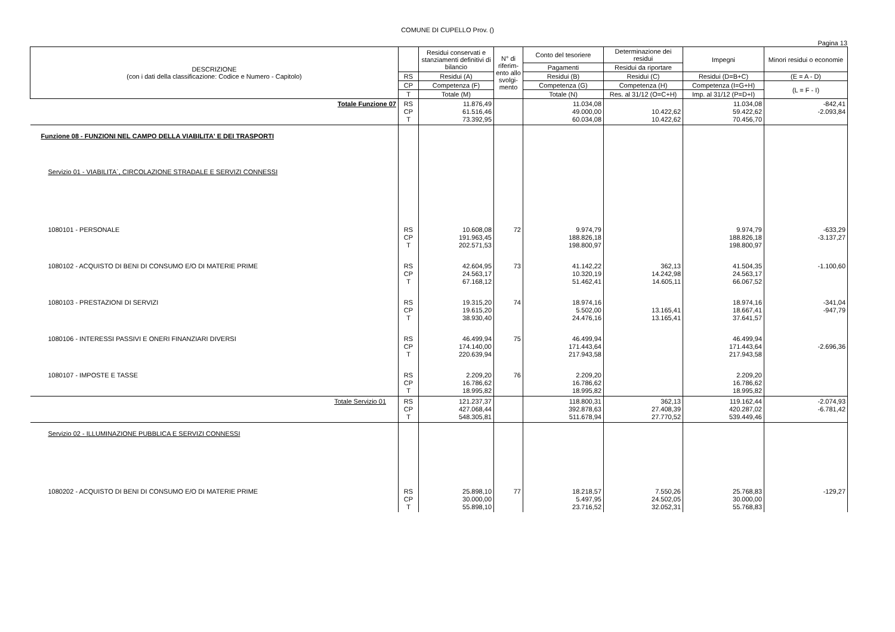COMUNE DI CUPELLO Prov. ()
Pagina 13
| DESCRIZIONE (con i dati della classificazione: Codice e Numero - Capitolo) | | Residui conservati e stanziamenti definitivi di bilancio | N° di riferim-ento allo svolgi-mento | Conto del tesoriere | Determinazione dei residui | Impegni | Minori residui o economie |
| --- | --- | --- | --- | --- | --- | --- | --- |
| | | | | Pagamenti | Residui da riportare | | |
| | RS | Residui (A) | | Residui (B) | Residui (C) | Residui (D=B+C) | (E = A - D) |
| | CP | Competenza (F) | | Competenza (G) | Competenza (H) | Competenza (I=G+H) | (L = F - I) |
| | T | Totale (M) | | Totale (N) | Res. al 31/12 (O=C+H) | Imp. al 31/12 (P=D+I) | |
| Totale Funzione 07 | RS CP T | 11.876,49 61.516,46 73.392,95 | | 11.034,08 49.000,00 60.034,08 | 10.422,62 10.422,62 | 11.034,08 59.422,62 70.456,70 | -842,41 -2.093,84 |
| Funzione 08 - FUNZIONI NEL CAMPO DELLA VIABILITA' E DEI TRASPORTI | | | | | | | |
| Servizio 01 - VIABILITA`, CIRCOLAZIONE STRADALE E SERVIZI CONNESSI | | | | | | | |
| 1080101 - PERSONALE | RS CP T | 10.608,08 191.963,45 202.571,53 | 72 | 9.974,79 188.826,18 198.800,97 | | 9.974,79 188.826,18 198.800,97 | -633,29 -3.137,27 |
| 1080102 - ACQUISTO DI BENI DI CONSUMO E/O DI MATERIE PRIME | RS CP T | 42.604,95 24.563,17 67.168,12 | 73 | 41.142,22 10.320,19 51.462,41 | 362,13 14.242,98 14.605,11 | 41.504,35 24.563,17 66.067,52 | -1.100,60 |
| 1080103 - PRESTAZIONI DI SERVIZI | RS CP T | 19.315,20 19.615,20 38.930,40 | 74 | 18.974,16 5.502,00 24.476,16 | 13.165,41 13.165,41 | 18.974,16 18.667,41 37.641,57 | -341,04 -947,79 |
| 1080106 - INTERESSI PASSIVI E ONERI FINANZIARI DIVERSI | RS CP T | 46.499,94 174.140,00 220.639,94 | 75 | 46.499,94 171.443,64 217.943,58 | | 46.499,94 171.443,64 217.943,58 | -2.696,36 |
| 1080107 - IMPOSTE E TASSE | RS CP T | 2.209,20 16.786,62 18.995,82 | 76 | 2.209,20 16.786,62 18.995,82 | | 2.209,20 16.786,62 18.995,82 | |
| Totale Servizio 01 | RS CP T | 121.237,37 427.068,44 548.305,81 | | 118.800,31 392.878,63 511.678,94 | 362,13 27.408,39 27.770,52 | 119.162,44 420.287,02 539.449,46 | -2.074,93 -6.781,42 |
| Servizio 02 - ILLUMINAZIONE PUBBLICA E SERVIZI CONNESSI | | | | | | | |
| 1080202 - ACQUISTO DI BENI DI CONSUMO E/O DI MATERIE PRIME | RS CP T | 25.898,10 30.000,00 55.898,10 | 77 | 18.218,57 5.497,95 23.716,52 | 7.550,26 24.502,05 32.052,31 | 25.768,83 30.000,00 55.768,83 | -129,27 |